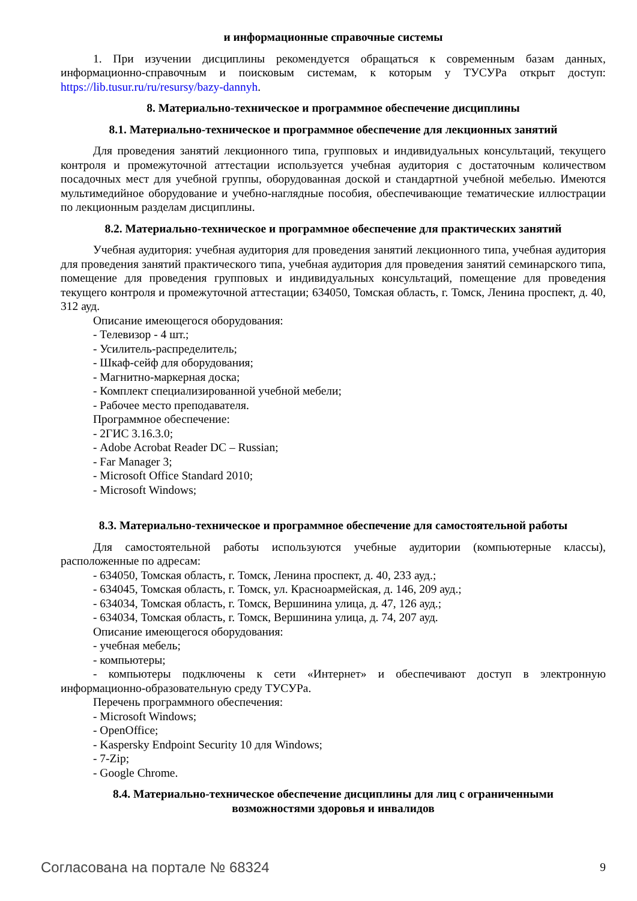и информационные справочные системы
1. При изучении дисциплины рекомендуется обращаться к современным базам данных, информационно-справочным и поисковым системам, к которым у ТУСУРа открыт доступ: https://lib.tusur.ru/ru/resursy/bazy-dannyh.
8. Материально-техническое и программное обеспечение дисциплины
8.1. Материально-техническое и программное обеспечение для лекционных занятий
Для проведения занятий лекционного типа, групповых и индивидуальных консультаций, текущего контроля и промежуточной аттестации используется учебная аудитория с достаточным количеством посадочных мест для учебной группы, оборудованная доской и стандартной учебной мебелью. Имеются мультимедийное оборудование и учебно-наглядные пособия, обеспечивающие тематические иллюстрации по лекционным разделам дисциплины.
8.2. Материально-техническое и программное обеспечение для практических занятий
Учебная аудитория: учебная аудитория для проведения занятий лекционного типа, учебная аудитория для проведения занятий практического типа, учебная аудитория для проведения занятий семинарского типа, помещение для проведения групповых и индивидуальных консультаций, помещение для проведения текущего контроля и промежуточной аттестации; 634050, Томская область, г. Томск, Ленина проспект, д. 40, 312 ауд.
Описание имеющегося оборудования:
- Телевизор - 4 шт.;
- Усилитель-распределитель;
- Шкаф-сейф для оборудования;
- Магнитно-маркерная доска;
- Комплект специализированной учебной мебели;
- Рабочее место преподавателя.
Программное обеспечение:
- 2ГИС 3.16.3.0;
- Adobe Acrobat Reader DC – Russian;
- Far Manager 3;
- Microsoft Office Standard 2010;
- Microsoft Windows;
8.3. Материально-техническое и программное обеспечение для самостоятельной работы
Для самостоятельной работы используются учебные аудитории (компьютерные классы), расположенные по адресам:
- 634050, Томская область, г. Томск, Ленина проспект, д. 40, 233 ауд.;
- 634045, Томская область, г. Томск, ул. Красноармейская, д. 146, 209 ауд.;
- 634034, Томская область, г. Томск, Вершинина улица, д. 47, 126 ауд.;
- 634034, Томская область, г. Томск, Вершинина улица, д. 74, 207 ауд.
Описание имеющегося оборудования:
- учебная мебель;
- компьютеры;
- компьютеры подключены к сети «Интернет» и обеспечивают доступ в электронную информационно-образовательную среду ТУСУРа.
Перечень программного обеспечения:
- Microsoft Windows;
- OpenOffice;
- Kaspersky Endpoint Security 10 для Windows;
- 7-Zip;
- Google Chrome.
8.4. Материально-техническое обеспечение дисциплины для лиц с ограниченными
возможностями здоровья и инвалидов
Согласована на портале № 68324 9